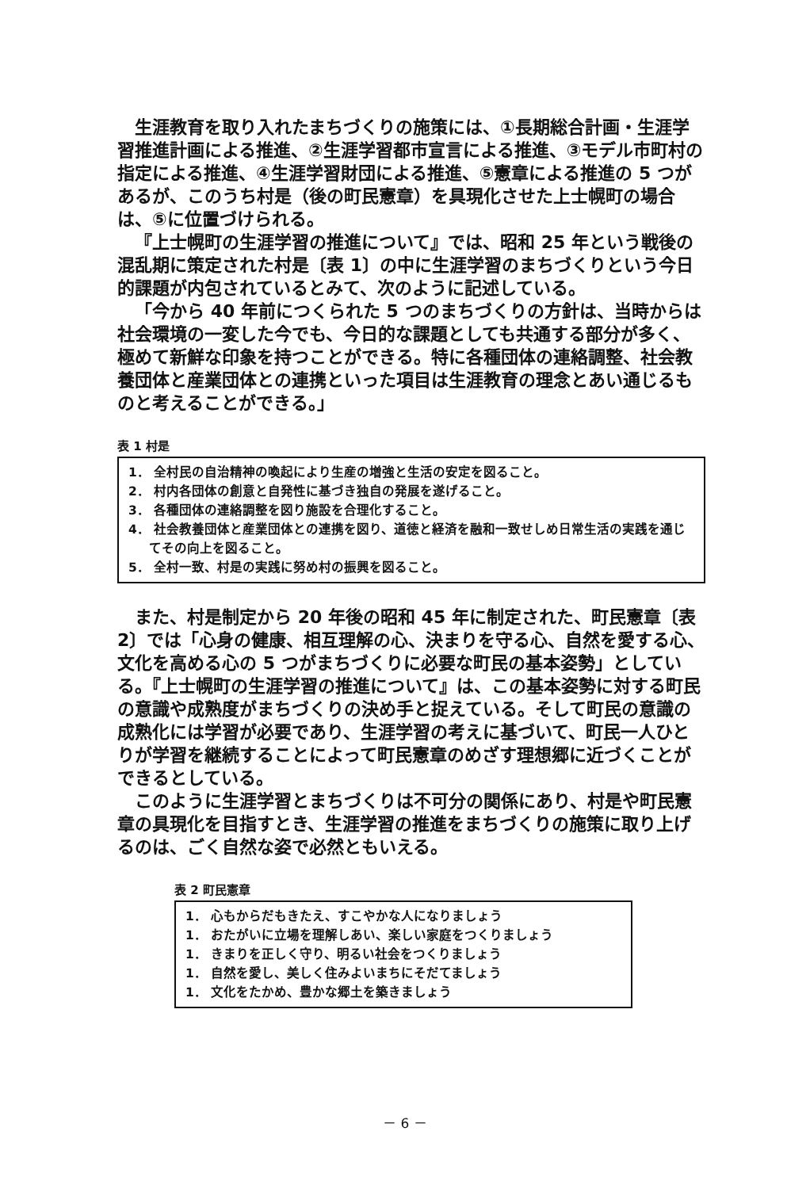生涯教育を取り入れたまちづくりの施策には、①長期総合計画・生涯学習推進計画による推進、②生涯学習都市宣言による推進、③モデル市町村の指定による推進、④生涯学習財団による推進、⑤憲章による推進の 5 つがあるが、このうち村是（後の町民憲章）を具現化させた上士幌町の場合は、⑤に位置づけられる。
『上士幌町の生涯学習の推進について』では、昭和 25 年という戦後の混乱期に策定された村是〔表 1〕の中に生涯学習のまちづくりという今日的課題が内包されているとみて、次のように記述している。
「今から 40 年前につくられた 5 つのまちづくりの方針は、当時からは社会環境の一変した今でも、今日的な課題としても共通する部分が多く、極めて新鮮な印象を持つことができる。特に各種団体の連絡調整、社会教養団体と産業団体との連携といった項目は生涯教育の理念とあい通じるものと考えることができる。」
表 1 村是
1． 全村民の自治精神の喚起により生産の増強と生活の安定を図ること。
2． 村内各団体の創意と自発性に基づき独自の発展を遂げること。
3． 各種団体の連絡調整を図り施設を合理化すること。
4． 社会教養団体と産業団体との連携を図り、道徳と経済を融和一致せしめ日常生活の実践を通じてその向上を図ること。
5． 全村一致、村是の実践に努め村の振興を図ること。
また、村是制定から 20 年後の昭和 45 年に制定された、町民憲章〔表 2〕では「心身の健康、相互理解の心、決まりを守る心、自然を愛する心、文化を高める心の 5 つがまちづくりに必要な町民の基本姿勢」としている。『上士幌町の生涯学習の推進について』は、この基本姿勢に対する町民の意識や成熟度がまちづくりの決め手と捉えている。そして町民の意識の成熟化には学習が必要であり、生涯学習の考えに基づいて、町民一人ひとりが学習を継続することによって町民憲章のめざす理想郷に近づくことができるとしている。
このように生涯学習とまちづくりは不可分の関係にあり、村是や町民憲章の具現化を目指すとき、生涯学習の推進をまちづくりの施策に取り上げるのは、ごく自然な姿で必然ともいえる。
表 2 町民憲章
1． 心もからだもきたえ、すこやかな人になりましょう
1． おたがいに立場を理解しあい、楽しい家庭をつくりましょう
1． きまりを正しく守り、明るい社会をつくりましょう
1． 自然を愛し、美しく住みよいまちにそだてましょう
1． 文化をたかめ、豊かな郷土を築きましょう
－ 6 －